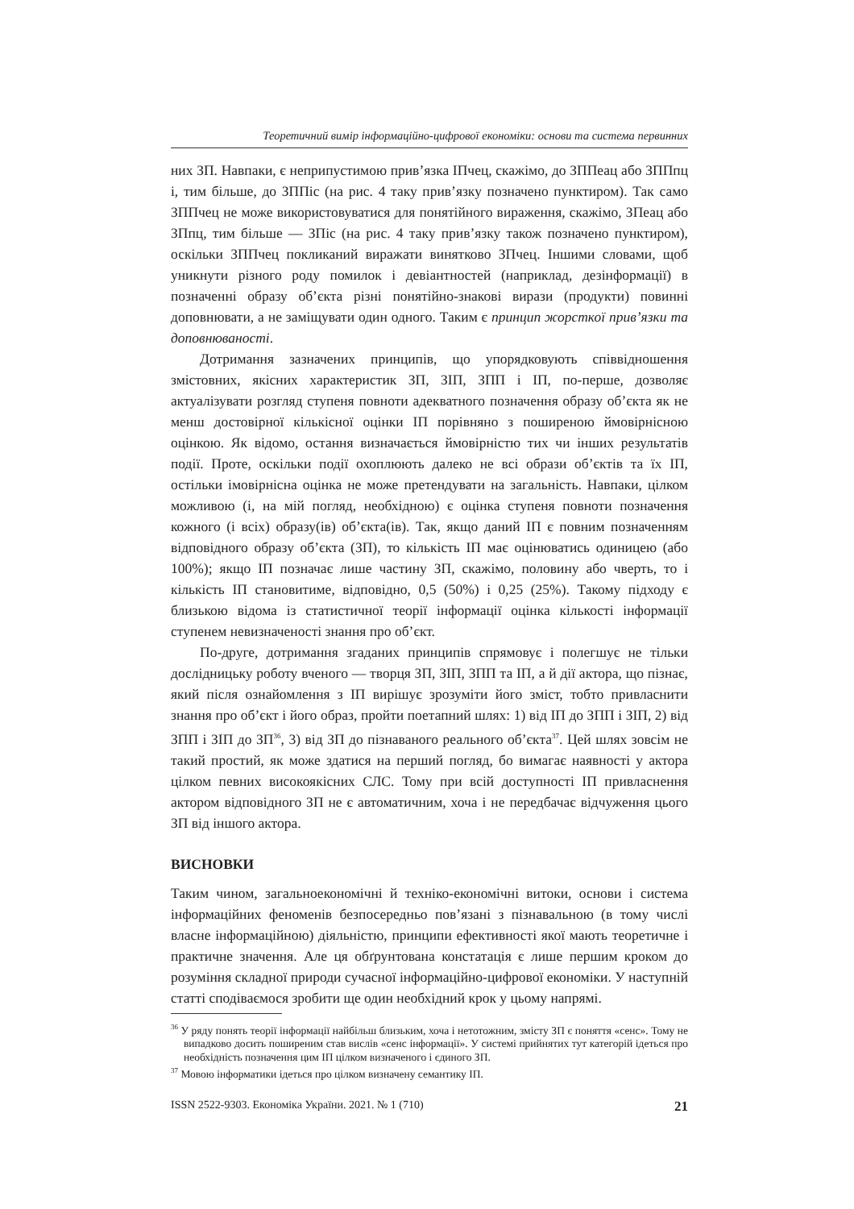Теоретичний вимір інформаційно-цифрової економіки: основи та система первинних
них ЗП. Навпаки, є неприпустимою прив’язка ІПчец, скажімо, до ЗППеац або ЗППпц і, тим більше, до ЗППіс (на рис. 4 таку прив’язку позначено пунктиром). Так само ЗППчец не може використовуватися для понятійного вираження, скажімо, ЗПеац або ЗПпц, тим більше — ЗПіс (на рис. 4 таку прив’язку також позначено пунктиром), оскільки ЗППчец покликаний виражати виня­тково ЗПчец. Іншими словами, щоб уникнути різного роду помилок і девіантностей (наприклад, дезінформації) в позначенні образу об’єкта різні понятійно-знакові вирази (продукти) повинні доповнювати, а не заміщувати один одного. Таким є принцип жорсткої прив’язки та доповнюваності.
Дотримання зазначених принципів, що упорядковують співвідношення змістовних, якісних характеристик ЗП, ЗІП, ЗПП і ІП, по-перше, дозволяє актуалізувати розгляд ступеня повноти адекватного позначення образу об’єкта як не менш достовірної кількісної оцінки ІП порівняно з поширеною ймовірнісною оцінкою. Як відомо, остання визначається ймовірністю тих чи інших результатів події. Проте, оскільки події охоплюють далеко не всі образи об’єктів та їх ІП, остільки імовірнісна оцінка не може претендувати на загальність. Навпаки, цілком можливою (і, на мій погляд, необхідною) є оцінка ступеня повноти позначення кожного (і всіх) образу(ів) об’єкта(ів). Так, якщо даний ІП є повним позначенням відповідного образу об’єкта (ЗП), то кількість ІП має оцінюватись одиницею (або 100%); якщо ІП позначає лише частину ЗП, скажімо, половину або чверть, то і кількість ІП становитиме, відповідно, 0,5 (50%) і 0,25 (25%). Такому підходу є близькою відома із статистичної теорії інформації оцінка кількості інформації ступенем невизначеності знання про об’єкт.
По-друге, дотримання згаданих принципів спрямовує і полегшує не тільки дослідницьку роботу вченого — творця ЗП, ЗІП, ЗПП та ІП, а й дії актора, що пізнає, який після ознайомлення з ІП вирішує зрозуміти його зміст, тобто привласнити знання про об’єкт і його образ, пройти поетапний шлях: 1) від ІП до ЗПП і ЗІП, 2) від ЗПП і ЗІП до ЗП<sup>36</sup>, 3) від ЗП до пізнаваного реального об’єкта<sup>37</sup>. Цей шлях зовсім не такий простий, як може здатися на перший погляд, бо вимагає наявності у актора цілком певних високоякісних СЛС. Тому при всій доступності ІП привласнення актором відповідного ЗП не є автоматичним, хоча і не передбачає відчуження цього ЗП від іншого актора.
ВИСНОВКИ
Таким чином, загальноекономічні й техніко-економічні витоки, основи і система інформаційних феноменів безпосередньо пов’язані з пізнавальною (в тому числі власне інформаційною) діяльністю, принципи ефективності якої мають теоретичне і практичне значення. Але ця обґрунтована констатація є лише першим кроком до розуміння складної природи сучасної інформаційно-цифрової економіки. У наступній статті сподіваємося зробити ще один необхідний крок у цьому напрямі.
<sup>36</sup> У ряду понять теорії інформації найбільш близьким, хоча і нетотожним, змісту ЗП є поняття «сенс». Тому не випадково досить поширеним став вислів «сенс інформації». У системі прийнятих тут категорій ідеться про необхідність позначення цим ІП цілком визначеного і єдиного ЗП.
<sup>37</sup> Мовою інформатики ідеться про цілком визначену семантику ІП.
ISSN 2522-9303. Економіка України. 2021. № 1 (710) 21